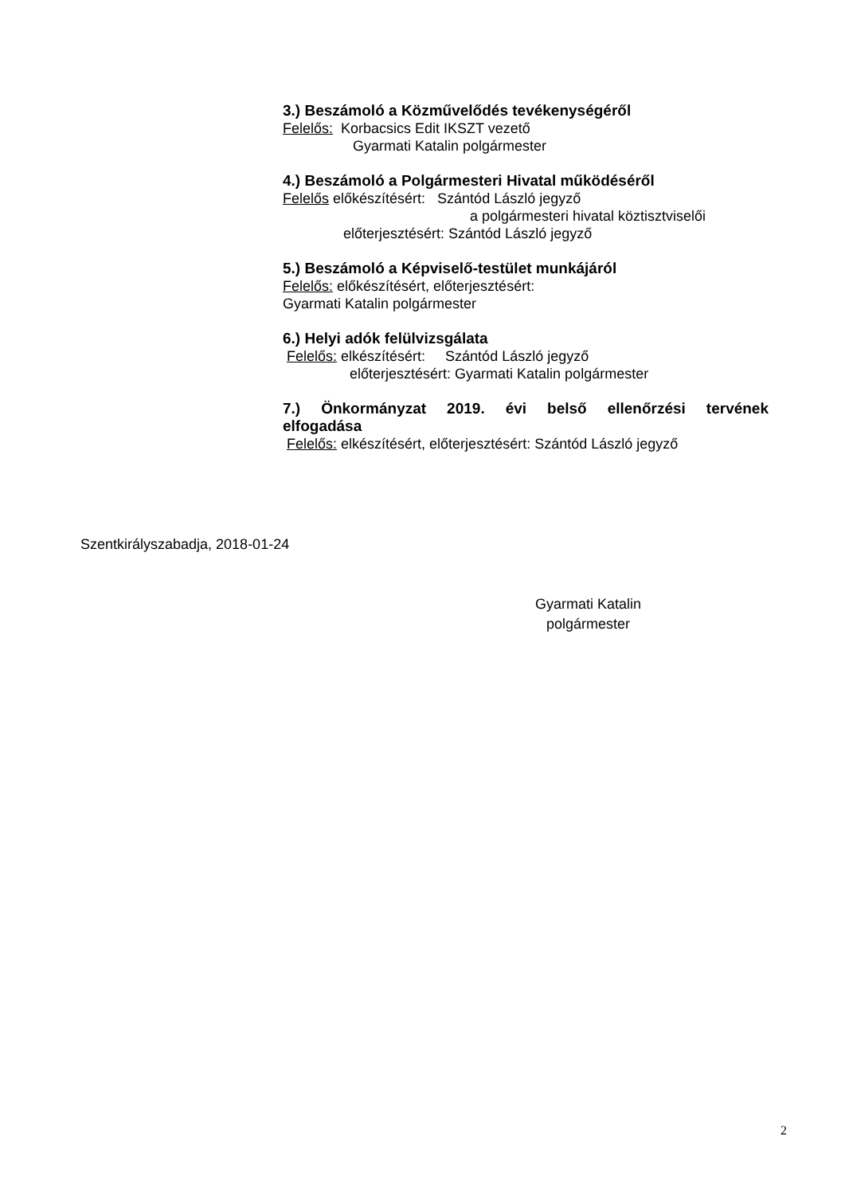3.) Beszámoló a Közművelődés tevékenységéről
Felelős: Korbacsics Edit IKSZT vezető
Gyarmati Katalin polgármester
4.) Beszámoló a Polgármesteri Hivatal működéséről
Felelős előkészítésért: Szántód László jegyző
a polgármesteri hivatal köztisztviselői
előterjesztésért: Szántód László jegyző
5.) Beszámoló a Képviselő-testület munkájáról
Felelős: előkészítésért, előterjesztésért:
Gyarmati Katalin polgármester
6.) Helyi adók felülvizsgálata
Felelős: elkészítésért: Szántód László jegyző
előterjesztésért: Gyarmati Katalin polgármester
7.) Önkormányzat 2019. évi belső ellenőrzési tervének
elfogadása
Felelős: elkészítésért, előterjesztésért: Szántód László jegyző
Szentkirályszabadja, 2018-01-24
Gyarmati Katalin
polgármester
2